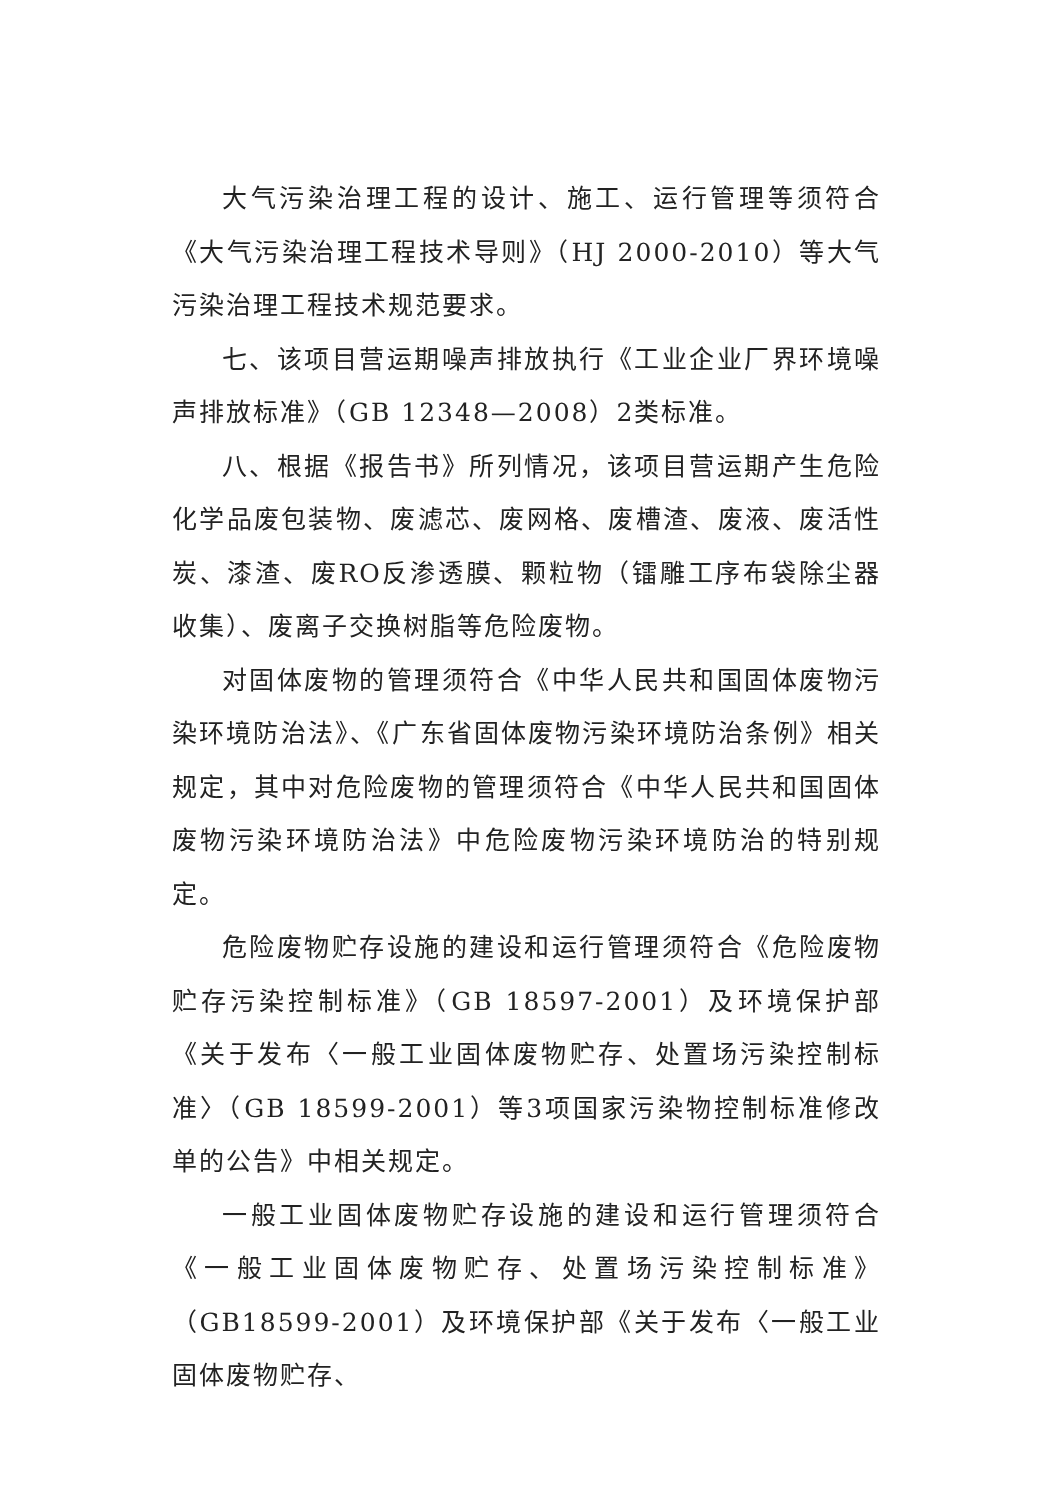大气污染治理工程的设计、施工、运行管理等须符合《大气污染治理工程技术导则》（HJ 2000-2010）等大气污染治理工程技术规范要求。
七、该项目营运期噪声排放执行《工业企业厂界环境噪声排放标准》（GB 12348—2008）2类标准。
八、根据《报告书》所列情况，该项目营运期产生危险化学品废包装物、废滤芯、废网格、废槽渣、废液、废活性炭、漆渣、废RO反渗透膜、颗粒物（镭雕工序布袋除尘器收集）、废离子交换树脂等危险废物。
对固体废物的管理须符合《中华人民共和国固体废物污染环境防治法》、《广东省固体废物污染环境防治条例》相关规定，其中对危险废物的管理须符合《中华人民共和国固体废物污染环境防治法》中危险废物污染环境防治的特别规定。
危险废物贮存设施的建设和运行管理须符合《危险废物贮存污染控制标准》（GB 18597-2001）及环境保护部《关于发布〈一般工业固体废物贮存、处置场污染控制标准〉（GB 18599-2001）等3项国家污染物控制标准修改单的公告》中相关规定。
一般工业固体废物贮存设施的建设和运行管理须符合《一般工业固体废物贮存、处置场污染控制标准》（GB18599-2001）及环境保护部《关于发布〈一般工业固体废物贮存、